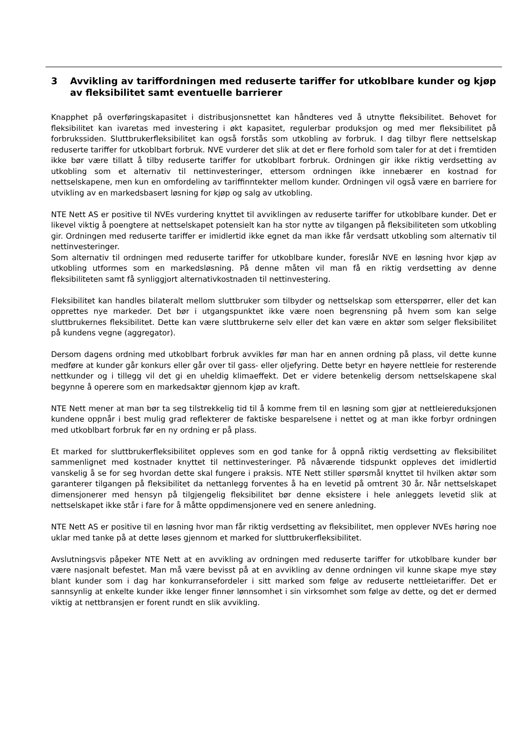3 Avvikling av tariffordningen med reduserte tariffer for utkoblbare kunder og kjøp av fleksibilitet samt eventuelle barrierer
Knapphet på overføringskapasitet i distribusjonsnettet kan håndteres ved å utnytte fleksibilitet. Behovet for fleksibilitet kan ivaretas med investering i økt kapasitet, regulerbar produksjon og med mer fleksibilitet på forbrukssiden. Sluttbrukerfleksibilitet kan også forstås som utkobling av forbruk. I dag tilbyr flere nettselskap reduserte tariffer for utkoblbart forbruk. NVE vurderer det slik at det er flere forhold som taler for at det i fremtiden ikke bør være tillatt å tilby reduserte tariffer for utkoblbart forbruk. Ordningen gir ikke riktig verdsetting av utkobling som et alternativ til nettinvesteringer, ettersom ordningen ikke innebærer en kostnad for nettselskapene, men kun en omfordeling av tariffinntekter mellom kunder. Ordningen vil også være en barriere for utvikling av en markedsbasert løsning for kjøp og salg av utkobling.
NTE Nett AS er positive til NVEs vurdering knyttet til avviklingen av reduserte tariffer for utkoblbare kunder. Det er likevel viktig å poengtere at nettselskapet potensielt kan ha stor nytte av tilgangen på fleksibiliteten som utkobling gir. Ordningen med reduserte tariffer er imidlertid ikke egnet da man ikke får verdsatt utkobling som alternativ til nettinvesteringer.
Som alternativ til ordningen med reduserte tariffer for utkoblbare kunder, foreslår NVE en løsning hvor kjøp av utkobling utformes som en markedsløsning. På denne måten vil man få en riktig verdsetting av denne fleksibiliteten samt få synliggjort alternativkostnaden til nettinvestering.
Fleksibilitet kan handles bilateralt mellom sluttbruker som tilbyder og nettselskap som etterspørrer, eller det kan opprettes nye markeder. Det bør i utgangspunktet ikke være noen begrensning på hvem som kan selge sluttbrukernes fleksibilitet. Dette kan være sluttbrukerne selv eller det kan være en aktør som selger fleksibilitet på kundens vegne (aggregator).
Dersom dagens ordning med utkoblbart forbruk avvikles før man har en annen ordning på plass, vil dette kunne medføre at kunder går konkurs eller går over til gass- eller oljefyring. Dette betyr en høyere nettleie for resterende nettkunder og i tillegg vil det gi en uheldig klimaeffekt. Det er videre betenkelig dersom nettselskapene skal begynne å operere som en markedsaktør gjennom kjøp av kraft.
NTE Nett mener at man bør ta seg tilstrekkelig tid til å komme frem til en løsning som gjør at nettleiereduksjonen kundene oppnår i best mulig grad reflekterer de faktiske besparelsene i nettet og at man ikke forbyr ordningen med utkoblbart forbruk før en ny ordning er på plass.
Et marked for sluttbrukerfleksibilitet oppleves som en god tanke for å oppnå riktig verdsetting av fleksibilitet sammenlignet med kostnader knyttet til nettinvesteringer. På nåværende tidspunkt oppleves det imidlertid vanskelig å se for seg hvordan dette skal fungere i praksis. NTE Nett stiller spørsmål knyttet til hvilken aktør som garanterer tilgangen på fleksibilitet da nettanlegg forventes å ha en levetid på omtrent 30 år. Når nettselskapet dimensjonerer med hensyn på tilgjengelig fleksibilitet bør denne eksistere i hele anleggets levetid slik at nettselskapet ikke står i fare for å måtte oppdimensjonere ved en senere anledning.
NTE Nett AS er positive til en løsning hvor man får riktig verdsetting av fleksibilitet, men opplever NVEs høring noe uklar med tanke på at dette løses gjennom et marked for sluttbrukerfleksibilitet.
Avslutningsvis påpeker NTE Nett at en avvikling av ordningen med reduserte tariffer for utkoblbare kunder bør være nasjonalt befestet. Man må være bevisst på at en avvikling av denne ordningen vil kunne skape mye støy blant kunder som i dag har konkurransefordeler i sitt marked som følge av reduserte nettleietariffer. Det er sannsynlig at enkelte kunder ikke lenger finner lønnsomhet i sin virksomhet som følge av dette, og det er dermed viktig at nettbransjen er forent rundt en slik avvikling.